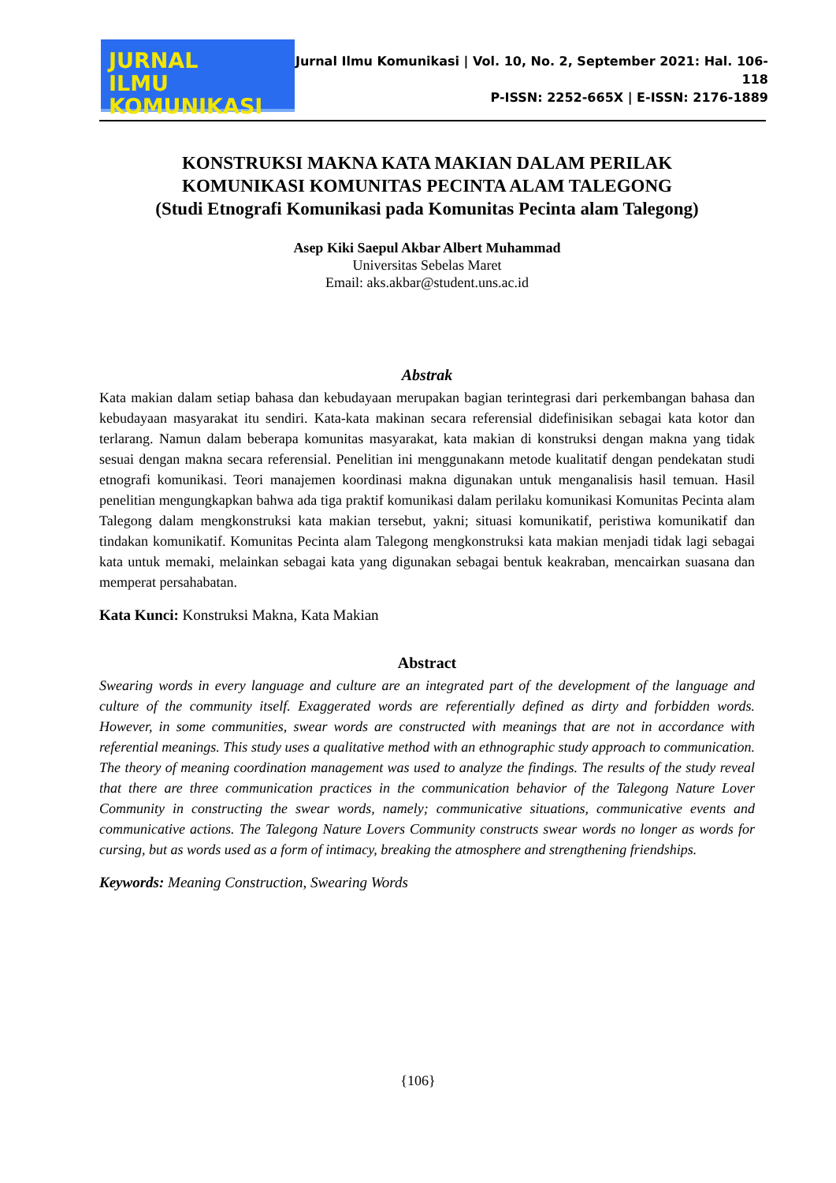JURNAL
ILMU KOMUNIKASI
Jurnal Ilmu Komunikasi | Vol. 10, No. 2, September 2021: Hal. 106-118
P-ISSN: 2252-665X | E-ISSN: 2176-1889
KONSTRUKSI MAKNA KATA MAKIAN DALAM PERILAK
KOMUNIKASI KOMUNITAS PECINTA ALAM TALEGONG
(Studi Etnografi Komunikasi pada Komunitas Pecinta alam Talegong)
Asep Kiki Saepul Akbar Albert Muhammad
Universitas Sebelas Maret
Email: aks.akbar@student.uns.ac.id
Abstrak
Kata makian dalam setiap bahasa dan kebudayaan merupakan bagian terintegrasi dari perkembangan bahasa dan kebudayaan masyarakat itu sendiri. Kata-kata makinan secara referensial didefinisikan sebagai kata kotor dan terlarang. Namun dalam beberapa komunitas masyarakat, kata makian di konstruksi dengan makna yang tidak sesuai dengan makna secara referensial. Penelitian ini menggunakann metode kualitatif dengan pendekatan studi etnografi komunikasi. Teori manajemen koordinasi makna digunakan untuk menganalisis hasil temuan. Hasil penelitian mengungkapkan bahwa ada tiga praktif komunikasi dalam perilaku komunikasi Komunitas Pecinta alam Talegong dalam mengkonstruksi kata makian tersebut, yakni; situasi komunikatif, peristiwa komunikatif dan tindakan komunikatif. Komunitas Pecinta alam Talegong mengkonstruksi kata makian menjadi tidak lagi sebagai kata untuk memaki, melainkan sebagai kata yang digunakan sebagai bentuk keakraban, mencairkan suasana dan memperat persahabatan.
Kata Kunci: Konstruksi Makna, Kata Makian
Abstract
Swearing words in every language and culture are an integrated part of the development of the language and culture of the community itself. Exaggerated words are referentially defined as dirty and forbidden words. However, in some communities, swear words are constructed with meanings that are not in accordance with referential meanings. This study uses a qualitative method with an ethnographic study approach to communication. The theory of meaning coordination management was used to analyze the findings. The results of the study reveal that there are three communication practices in the communication behavior of the Talegong Nature Lover Community in constructing the swear words, namely; communicative situations, communicative events and communicative actions. The Talegong Nature Lovers Community constructs swear words no longer as words for cursing, but as words used as a form of intimacy, breaking the atmosphere and strengthening friendships.
Keywords: Meaning Construction, Swearing Words
{106}